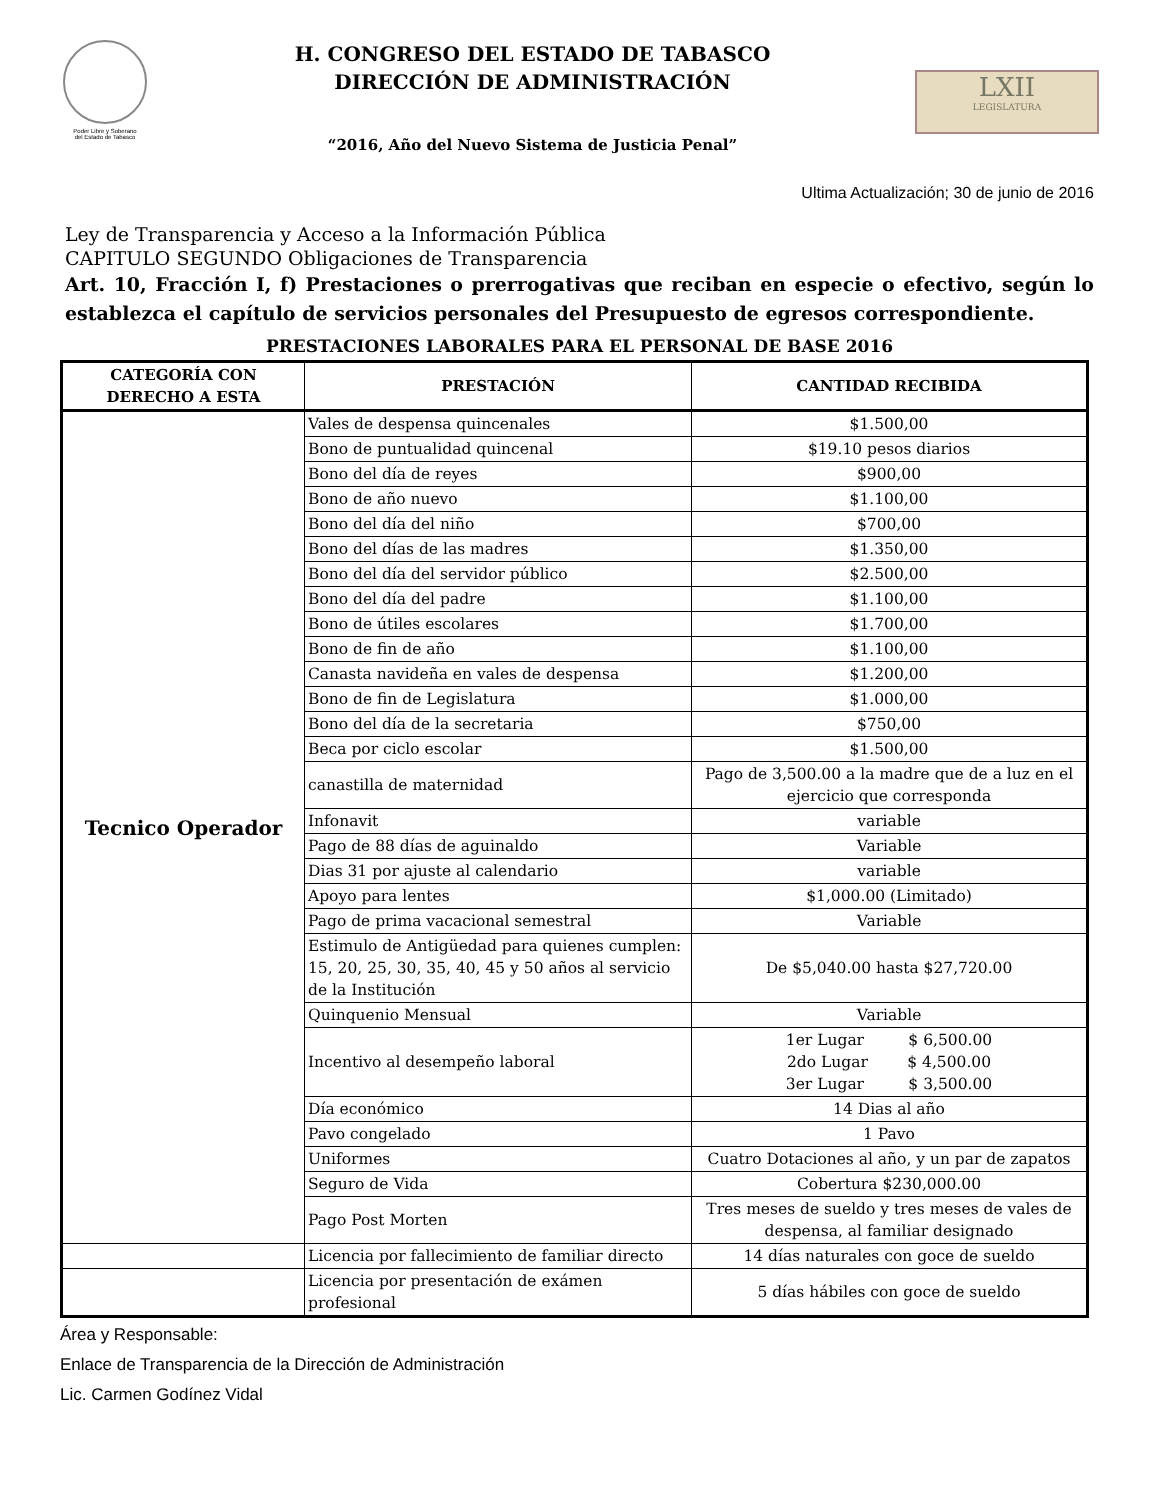Poder Libre y Soberano
del Estado de Tabasco
H. CONGRESO DEL ESTADO DE TABASCO
DIRECCIÓN DE ADMINISTRACIÓN
“2016, Año del Nuevo Sistema de Justicia Penal”
LXII
LEGISLATURA
Ultima Actualización; 30 de junio de 2016
Ley de Transparencia y Acceso a la Información Pública
CAPITULO SEGUNDO Obligaciones de Transparencia
Art. 10, Fracción I, f) Prestaciones o prerrogativas que reciban en especie o efectivo, según lo establezca el capítulo de servicios personales del Presupuesto de egresos correspondiente.
PRESTACIONES LABORALES PARA EL PERSONAL DE BASE 2016
| CATEGORÍA CON DERECHO A ESTA | PRESTACIÓN | CANTIDAD RECIBIDA |
| --- | --- | --- |
| Tecnico Operador | Vales de despensa quincenales | $1.500,00 |
| | Bono de puntualidad quincenal | $19.10 pesos diarios |
| | Bono del día de reyes | $900,00 |
| | Bono de año nuevo | $1.100,00 |
| | Bono del día del niño | $700,00 |
| | Bono del días de las madres | $1.350,00 |
| | Bono del día del servidor público | $2.500,00 |
| | Bono del día del padre | $1.100,00 |
| | Bono de útiles escolares | $1.700,00 |
| | Bono de fin de año | $1.100,00 |
| | Canasta navideña en vales de despensa | $1.200,00 |
| | Bono de fin de Legislatura | $1.000,00 |
| | Bono del día de la secretaria | $750,00 |
| | Beca por ciclo escolar | $1.500,00 |
| | canastilla de maternidad | Pago de 3,500.00 a la madre que de a luz en el ejercicio que corresponda |
| | Infonavit | variable |
| | Pago de 88 días de aguinaldo | Variable |
| | Dias 31 por ajuste al calendario | variable |
| | Apoyo para lentes | $1,000.00 (Limitado) |
| | Pago de prima vacacional semestral | Variable |
| | Estimulo de Antigüedad para quienes cumplen: 15, 20, 25, 30, 35, 40, 45 y 50 años al servicio de la Institución | De $5,040.00 hasta $27,720.00 |
| | Quinquenio Mensual | Variable |
| | Incentivo al desempeño laboral | 1er Lugar $ 6,500.00 2do Lugar $ 4,500.00 3er Lugar $ 3,500.00 |
| | Día económico | 14 Dias al año |
| | Pavo congelado | 1 Pavo |
| | Uniformes | Cuatro Dotaciones al año, y un par de zapatos |
| | Seguro de Vida | Cobertura $230,000.00 |
| | Pago Post Morten | Tres meses de sueldo y tres meses de vales de despensa, al familiar designado |
| | Licencia por fallecimiento de familiar directo | 14 días naturales con goce de sueldo |
| | Licencia por presentación de exámen profesional | 5 días hábiles con goce de sueldo |
Área y Responsable:
Enlace de Transparencia de la Dirección de Administración
Lic. Carmen Godínez Vidal